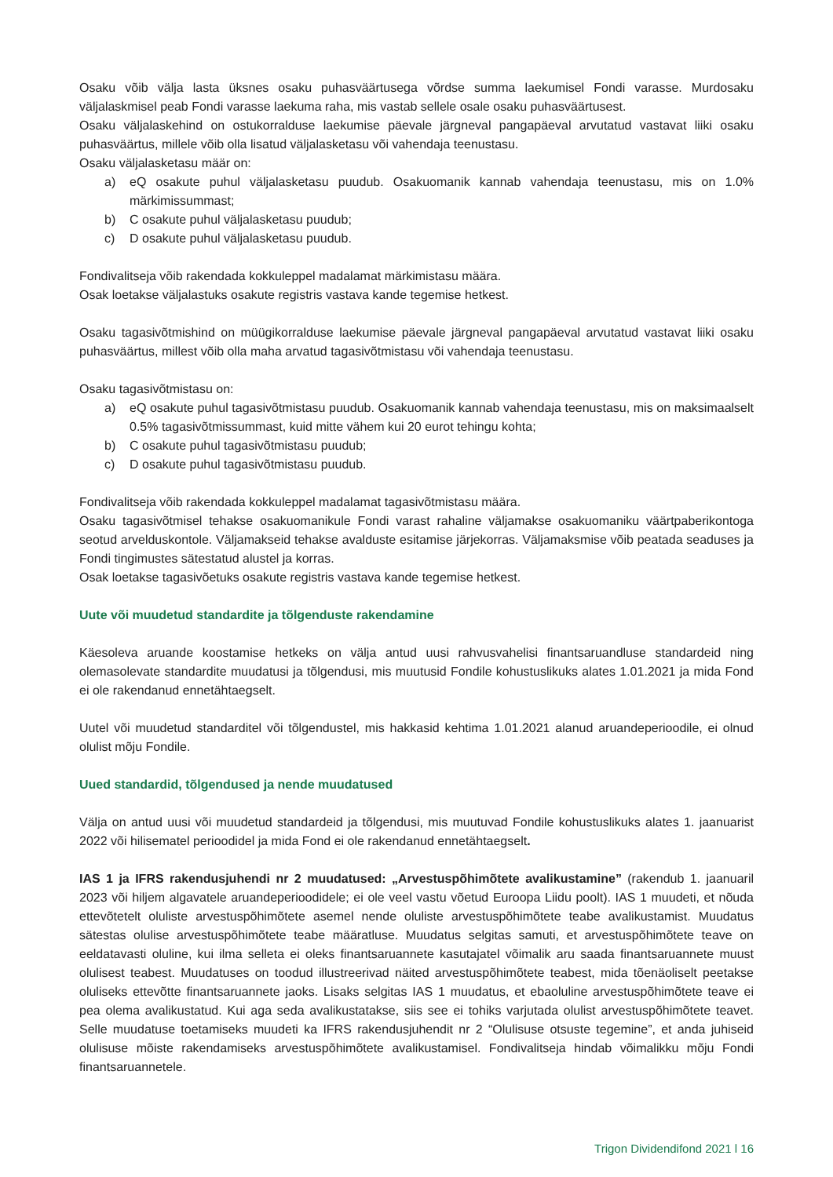Osaku võib välja lasta üksnes osaku puhasväärtusega võrdse summa laekumisel Fondi varasse. Murdosaku väljalaskmisel peab Fondi varasse laekuma raha, mis vastab sellele osale osaku puhasväärtusest.
Osaku väljalaskehind on ostukorralduse laekumise päevale järgneval pangapäeval arvutatud vastavat liiki osaku puhasväärtus, millele võib olla lisatud väljalasketasu või vahendaja teenustasu.
Osaku väljalasketasu määr on:
a) eQ osakute puhul väljalasketasu puudub. Osakuomanik kannab vahendaja teenustasu, mis on 1.0% märkimissummast;
b) C osakute puhul väljalasketasu puudub;
c) D osakute puhul väljalasketasu puudub.
Fondivalitseja võib rakendada kokkuleppel madalamat märkimistasu määra.
Osak loetakse väljalastuks osakute registris vastava kande tegemise hetkest.
Osaku tagasivõtmishind on müügikorralduse laekumise päevale järgneval pangapäeval arvutatud vastavat liiki osaku puhasväärtus, millest võib olla maha arvatud tagasivõtmistasu või vahendaja teenustasu.
Osaku tagasivõtmistasu on:
a) eQ osakute puhul tagasivõtmistasu puudub. Osakuomanik kannab vahendaja teenustasu, mis on maksimaalselt 0.5% tagasivõtmissummast, kuid mitte vähem kui 20 eurot tehingu kohta;
b) C osakute puhul tagasivõtmistasu puudub;
c) D osakute puhul tagasivõtmistasu puudub.
Fondivalitseja võib rakendada kokkuleppel madalamat tagasivõtmistasu määra.
Osaku tagasivõtmisel tehakse osakuomanikule Fondi varast rahaline väljamakse osakuomaniku väärtpaberikontoga seotud arvelduskontole. Väljamakseid tehakse avalduste esitamise järjekorras. Väljamaksmise võib peatada seaduses ja Fondi tingimustes sätestatud alustel ja korras.
Osak loetakse tagasivõetuks osakute registris vastava kande tegemise hetkest.
Uute või muudetud standardite ja tõlgenduste rakendamine
Käesoleva aruande koostamise hetkeks on välja antud uusi rahvusvahelisi finantsaruandluse standardeid ning olemasolevate standardite muudatusi ja tõlgendusi, mis muutusid Fondile kohustuslikuks alates 1.01.2021 ja mida Fond ei ole rakendanud ennetähtaegselt.
Uutel või muudetud standarditel või tõlgendustel, mis hakkasid kehtima 1.01.2021 alanud aruandeperioodile, ei olnud olulist mõju Fondile.
Uued standardid, tõlgendused ja nende muudatused
Välja on antud uusi või muudetud standardeid ja tõlgendusi, mis muutuvad Fondile kohustuslikuks alates 1. jaanuarist 2022 või hilisematel perioodidel ja mida Fond ei ole rakendanud ennetähtaegselt.
IAS 1 ja IFRS rakendusjuhendi nr 2 muudatused: „Arvestuspõhimõtete avalikustamine” (rakendub 1. jaanuaril 2023 või hiljem algavatele aruandeperioodidele; ei ole veel vastu võetud Euroopa Liidu poolt). IAS 1 muudeti, et nõuda ettevõtetelt oluliste arvestuspõhimõtete asemel nende oluliste arvestuspõhimõtete teabe avalikustamist. Muudatus sätestas olulise arvestuspõhimõtete teabe määratluse. Muudatus selgitas samuti, et arvestuspõhimõtete teave on eeldatavasti oluline, kui ilma selleta ei oleks finantsaruannete kasutajatel võimalik aru saada finantsaruannete muust olulisest teabest. Muudatuses on toodud illustreerivad näited arvestuspõhimõtete teabest, mida tõenäoliselt peetakse oluliseks ettevõtte finantsaruannete jaoks. Lisaks selgitas IAS 1 muudatus, et ebaoluline arvestuspõhimõtete teave ei pea olema avalikustatud. Kui aga seda avalikustatakse, siis see ei tohiks varjutada olulist arvestuspõhimõtete teavet. Selle muudatuse toetamiseks muudeti ka IFRS rakendusjuhendit nr 2 “Olulisuse otsuste tegemine”, et anda juhiseid olulisuse mõiste rakendamiseks arvestuspõhimõtete avalikustamisel. Fondivalitseja hindab võimalikku mõju Fondi finantsaruannetele.
Trigon Dividendifond 2021 l 16